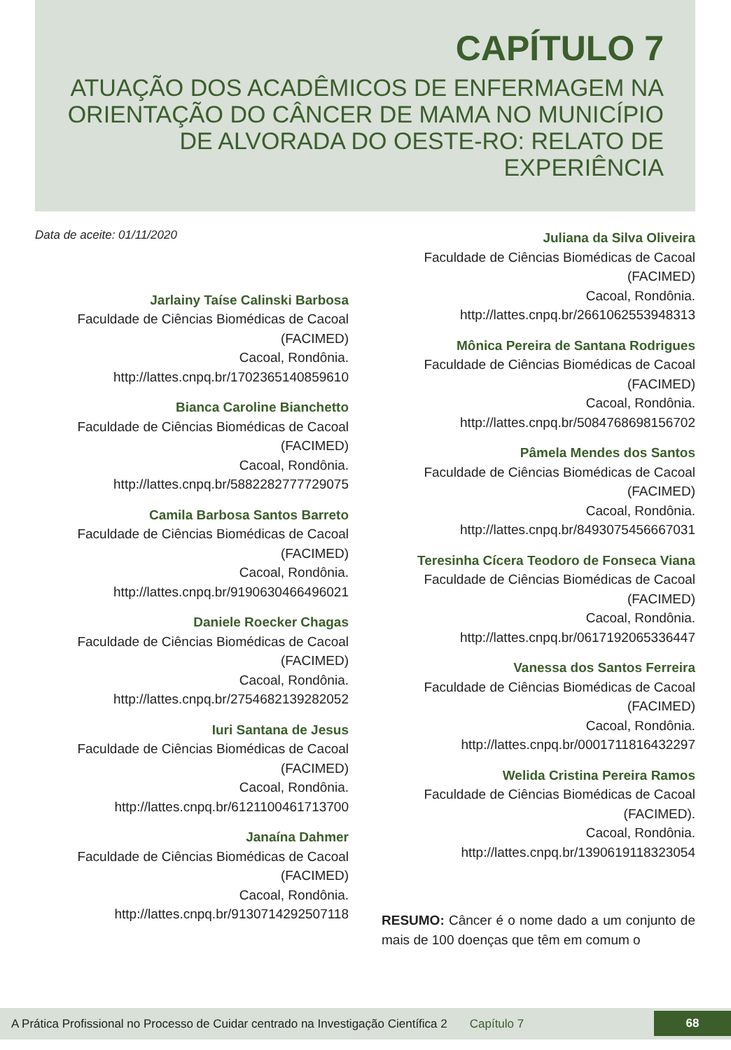CAPÍTULO 7
ATUAÇÃO DOS ACADÊMICOS DE ENFERMAGEM NA ORIENTAÇÃO DO CÂNCER DE MAMA NO MUNICÍPIO DE ALVORADA DO OESTE-RO: RELATO DE EXPERIÊNCIA
Data de aceite: 01/11/2020
Jarlainy Taíse Calinski Barbosa
Faculdade de Ciências Biomédicas de Cacoal (FACIMED)
Cacoal, Rondônia.
http://lattes.cnpq.br/1702365140859610
Bianca Caroline Bianchetto
Faculdade de Ciências Biomédicas de Cacoal (FACIMED)
Cacoal, Rondônia.
http://lattes.cnpq.br/5882282777729075
Camila Barbosa Santos Barreto
Faculdade de Ciências Biomédicas de Cacoal (FACIMED)
Cacoal, Rondônia.
http://lattes.cnpq.br/9190630466496021
Daniele Roecker Chagas
Faculdade de Ciências Biomédicas de Cacoal (FACIMED)
Cacoal, Rondônia.
http://lattes.cnpq.br/2754682139282052
Iuri Santana de Jesus
Faculdade de Ciências Biomédicas de Cacoal (FACIMED)
Cacoal, Rondônia.
http://lattes.cnpq.br/6121100461713700
Janaína Dahmer
Faculdade de Ciências Biomédicas de Cacoal (FACIMED)
Cacoal, Rondônia.
http://lattes.cnpq.br/9130714292507118
Juliana da Silva Oliveira
Faculdade de Ciências Biomédicas de Cacoal (FACIMED)
Cacoal, Rondônia.
http://lattes.cnpq.br/2661062553948313
Mônica Pereira de Santana Rodrigues
Faculdade de Ciências Biomédicas de Cacoal (FACIMED)
Cacoal, Rondônia.
http://lattes.cnpq.br/5084768698156702
Pâmela Mendes dos Santos
Faculdade de Ciências Biomédicas de Cacoal (FACIMED)
Cacoal, Rondônia.
http://lattes.cnpq.br/8493075456667031
Teresinha Cícera Teodoro de Fonseca Viana
Faculdade de Ciências Biomédicas de Cacoal (FACIMED)
Cacoal, Rondônia.
http://lattes.cnpq.br/0617192065336447
Vanessa dos Santos Ferreira
Faculdade de Ciências Biomédicas de Cacoal (FACIMED)
Cacoal, Rondônia.
http://lattes.cnpq.br/0001711816432297
Welida Cristina Pereira Ramos
Faculdade de Ciências Biomédicas de Cacoal (FACIMED).
Cacoal, Rondônia.
http://lattes.cnpq.br/1390619118323054
RESUMO: Câncer é o nome dado a um conjunto de mais de 100 doenças que têm em comum o
A Prática Profissional no Processo de Cuidar centrado na Investigação Científica 2 Capítulo 7
68